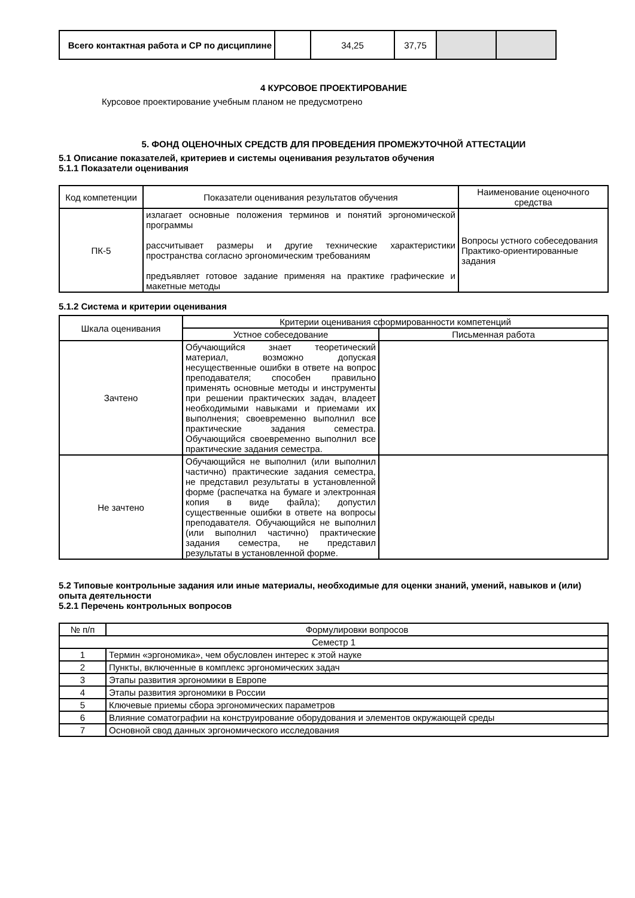| Всего контактная работа и СР по дисциплине | | 34,25 | 37,75 | | |
4 КУРСОВОЕ ПРОЕКТИРОВАНИЕ
Курсовое проектирование учебным планом не предусмотрено
5. ФОНД ОЦЕНОЧНЫХ СРЕДСТВ ДЛЯ ПРОВЕДЕНИЯ ПРОМЕЖУТОЧНОЙ АТТЕСТАЦИИ
5.1 Описание показателей, критериев и системы оценивания результатов обучения
5.1.1 Показатели оценивания
| Код компетенции | Показатели оценивания результатов обучения | Наименование оценочного средства |
| --- | --- | --- |
| ПК-5 | излагает основные положения терминов и понятий эргономической программы рассчитывает размеры и другие технические характеристики пространства согласно эргономическим требованиям предъявляет готовое задание применяя на практике графические и макетные методы | Вопросы устного собеседования Практико-ориентированные задания |
5.1.2 Система и критерии оценивания
| Шкала оценивания | Критерии оценивания сформированности компетенций | |
| --- | --- | --- |
| | Устное собеседование | Письменная работа |
| Зачтено | Обучающийся знает теоретический материал, возможно допуская несущественные ошибки в ответе на вопрос преподавателя; способен правильно применять основные методы и инструменты при решении практических задач, владеет необходимыми навыками и приемами их выполнения; своевременно выполнил все практические задания семестра. Обучающийся своевременно выполнил все практические задания семестра. | |
| Не зачтено | Обучающийся не выполнил (или выполнил частично) практические задания семестра, не представил результаты в установленной форме (распечатка на бумаге и электронная копия в виде файла); допустил существенные ошибки в ответе на вопросы преподавателя. Обучающийся не выполнил (или выполнил частично) практические задания семестра, не представил результаты в установленной форме. | |
5.2 Типовые контрольные задания или иные материалы, необходимые для оценки знаний, умений, навыков и (или) опыта деятельности
5.2.1 Перечень контрольных вопросов
| № п/п | Формулировки вопросов |
| --- | --- |
| Семестр 1 | |
| 1 | Термин «эргономика», чем обусловлен интерес к этой науке |
| 2 | Пункты, включенные в комплекс эргономических задач |
| 3 | Этапы развития эргономики в Европе |
| 4 | Этапы развития эргономики в России |
| 5 | Ключевые приемы сбора эргономических параметров |
| 6 | Влияние соматографии на конструирование оборудования и элементов окружающей среды |
| 7 | Основной свод данных эргономического исследования |